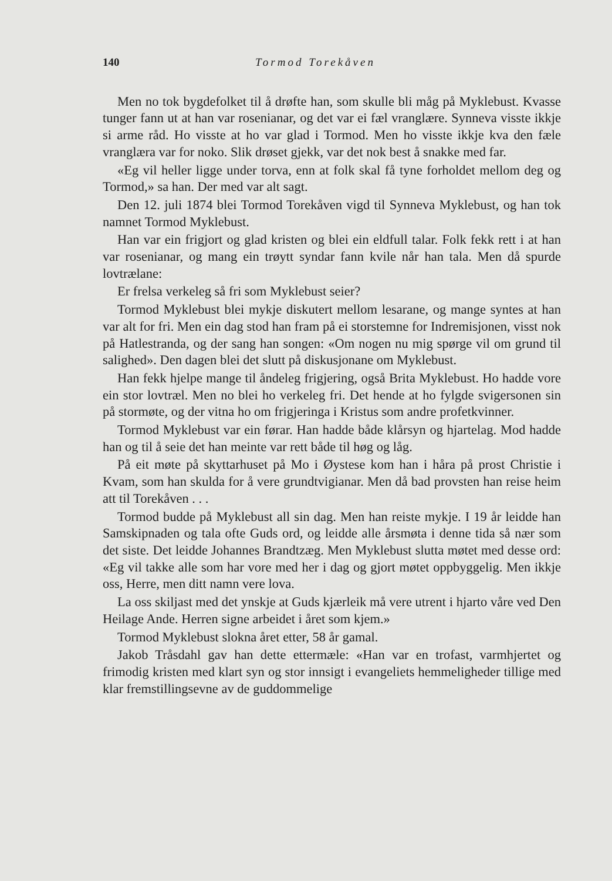140 Tormod Torekåven
Men no tok bygdefolket til å drøfte han, som skulle bli måg på Myklebust. Kvasse tunger fann ut at han var rosenianar, og det var ei fæl vranglære. Synneva visste ikkje si arme råd. Ho visste at ho var glad i Tormod. Men ho visste ikkje kva den fæle vranglæra var for noko. Slik drøset gjekk, var det nok best å snakke med far.
«Eg vil heller ligge under torva, enn at folk skal få tyne forholdet mellom deg og Tormod,» sa han. Der med var alt sagt.
Den 12. juli 1874 blei Tormod Torekåven vigd til Synneva Myklebust, og han tok namnet Tormod Myklebust.
Han var ein frigjort og glad kristen og blei ein eldfull talar. Folk fekk rett i at han var rosenianar, og mang ein trøytt syndar fann kvile når han tala. Men då spurde lovtrælane:
Er frelsa verkeleg så fri som Myklebust seier?
Tormod Myklebust blei mykje diskutert mellom lesarane, og mange syntes at han var alt for fri. Men ein dag stod han fram på ei storstemne for Indremisjonen, visst nok på Hatlestranda, og der sang han songen: «Om nogen nu mig spørge vil om grund til salighed». Den dagen blei det slutt på diskusjonane om Myklebust.
Han fekk hjelpe mange til åndeleg frigjering, også Brita Myklebust. Ho hadde vore ein stor lovtræl. Men no blei ho verkeleg fri. Det hende at ho fylgde svigersonen sin på stormøte, og der vitna ho om frigjeringa i Kristus som andre profetkvinner.
Tormod Myklebust var ein førar. Han hadde både klårsyn og hjartelag. Mod hadde han og til å seie det han meinte var rett både til høg og låg.
På eit møte på skyttarhuset på Mo i Øystese kom han i håra på prost Christie i Kvam, som han skulda for å vere grundtvigianar. Men då bad provsten han reise heim att til Torekåven . . .
Tormod budde på Myklebust all sin dag. Men han reiste mykje. I 19 år leidde han Samskipnaden og tala ofte Guds ord, og leidde alle årsmøta i denne tida så nær som det siste. Det leidde Johannes Brandtzæg. Men Myklebust slutta møtet med desse ord: «Eg vil takke alle som har vore med her i dag og gjort møtet oppbyggelig. Men ikkje oss, Herre, men ditt namn vere lova.
La oss skiljast med det ynskje at Guds kjærleik må vere utrent i hjarto våre ved Den Heilage Ande. Herren signe arbeidet i året som kjem.»
Tormod Myklebust slokna året etter, 58 år gamal.
Jakob Tråsdahl gav han dette ettermæle: «Han var en trofast, varmhjertet og frimodig kristen med klart syn og stor innsigt i evangeliets hemmeligheder tillige med klar fremstillingsevne av de guddommelige